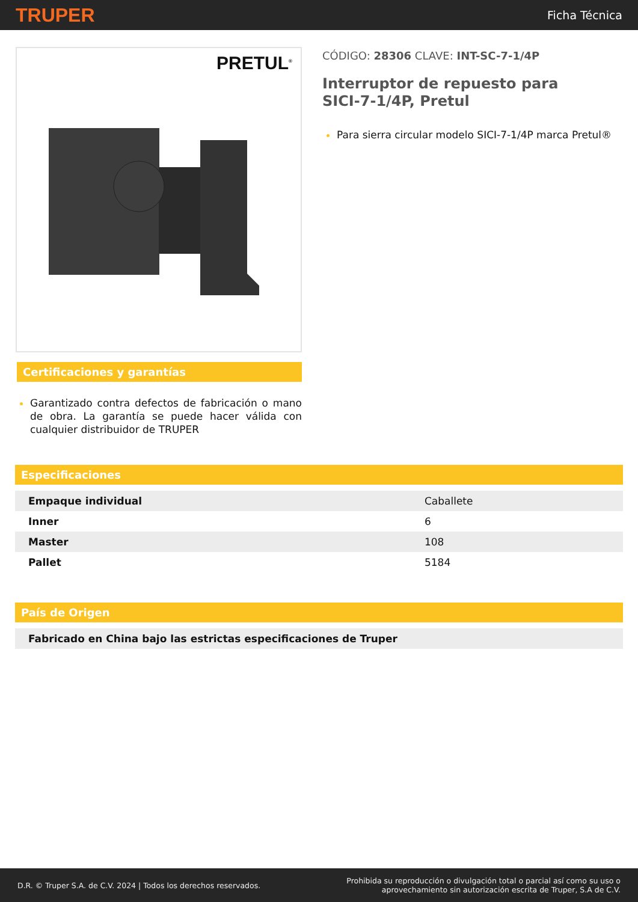TRUPER
Ficha Técnica
PRETUL<sup>®</sup>
Certificaciones y garantías
Garantizado contra defectos de fabricación o mano de obra. La garantía se puede hacer válida con cualquier distribuidor de TRUPER
CÓDIGO: 28306 CLAVE: INT-SC-7-1/4P
Interruptor de repuesto para
SICI-7-1/4P, Pretul
Para sierra circular modelo SICI-7-1/4P marca Pretul®
Especificaciones
| Empaque individual | Caballete |
| Inner | 6 |
| Master | 108 |
| Pallet | 5184 |
País de Origen
| Fabricado en China bajo las estrictas especificaciones de Truper |
D.R. © Truper S.A. de C.V. 2024 | Todos los derechos reservados.
Prohibida su reproducción o divulgación total o parcial así como su uso o
aprovechamiento sin autorización escrita de Truper, S.A de C.V.